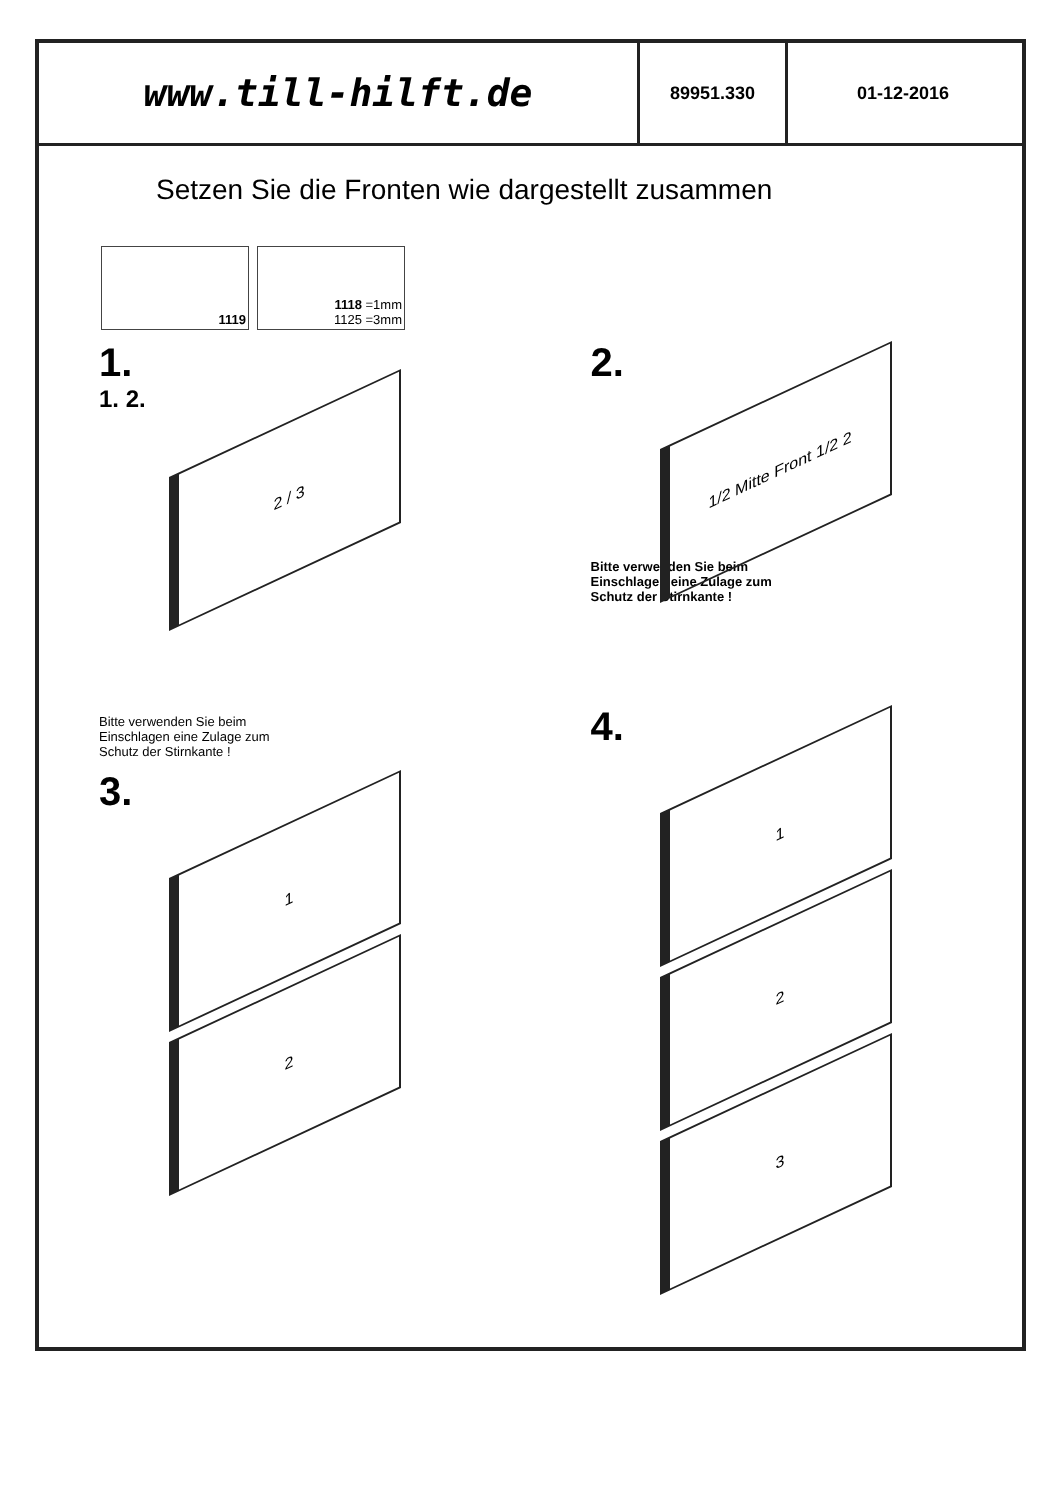www.till-hilft.de
89951.330 01-12-2016
Setzen Sie die Fronten wie dargestellt zusammen
1119 1118 =1mm
1125 =3mm
1.
1. 2.
2 / 3
2.
1/2 Mitte Front 1/2 2
Bitte verwenden Sie beim Einschlagen eine Zulage zum Schutz der Stirnkante !
Bitte verwenden Sie beim Einschlagen eine Zulage zum Schutz der Stirnkante !
3.
1
2
4.
1
2
3